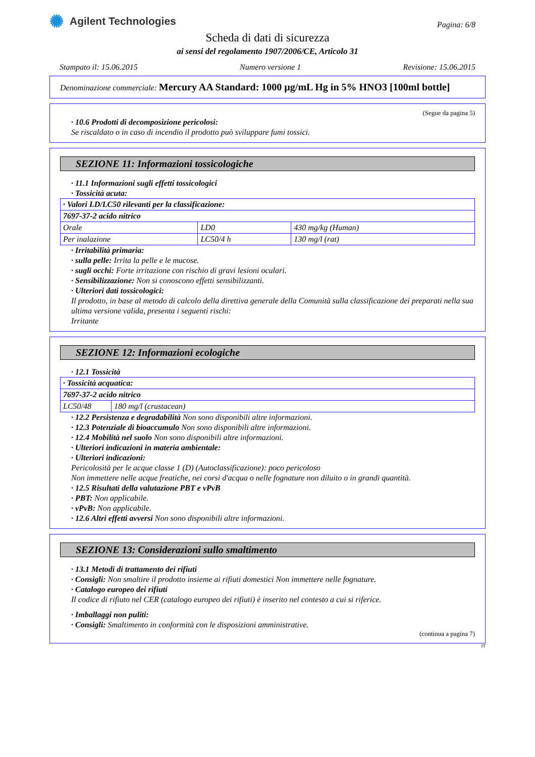✺ Agilent Technologies
Pagina: 6/8
Scheda di dati di sicurezza
ai sensi del regolamento 1907/2006/CE, Articolo 31
Stampato il: 15.06.2015 Numero versione 1 Revisione: 15.06.2015
Denominazione commerciale: Mercury AA Standard: 1000 µg/mL Hg in 5% HNO3 [100ml bottle]
(Segue da pagina 5)
· 10.6 Prodotti di decomposizione pericolosi:
Se riscaldato o in caso di incendio il prodotto può sviluppare fumi tossici.
SEZIONE 11: Informazioni tossicologiche
· 11.1 Informazioni sugli effetti tossicologici
· Tossicità acuta:
| · Valori LD/LC50 rilevanti per la classificazione: | | |
| 7697-37-2 acido nitrico | | |
| Orale | LD0 | 430 mg/kg (Human) |
| Per inalazione | LC50/4 h | 130 mg/l (rat) |
· Irritabilità primaria:
· sulla pelle: Irrita la pelle e le mucose.
· sugli occhi: Forte irritazione con rischio di gravi lesioni oculari.
· Sensibilizzazione: Non si conoscono effetti sensibilizzanti.
· Ulteriori dati tossicologici:
Il prodotto, in base al metodo di calcolo della direttiva generale della Comunità sulla classificazione dei preparati nella sua ultima versione valida, presenta i seguenti rischi:
Irritante
SEZIONE 12: Informazioni ecologiche
· 12.1 Tossicità
| · Tossicità acquatica: | |
| 7697-37-2 acido nitrico | |
| LC50/48 | 180 mg/l (crustacean) |
· 12.2 Persistenza e degradabilità Non sono disponibili altre informazioni.
· 12.3 Potenziale di bioaccumulo Non sono disponibili altre informazioni.
· 12.4 Mobilità nel suolo Non sono disponibili altre informazioni.
· Ulteriori indicazioni in materia ambientale:
· Ulteriori indicazioni:
Pericolosità per le acque classe 1 (D) (Autoclassificazione): poco pericoloso
Non immettere nelle acque freatiche, nei corsi d'acqua o nelle fognature non diluito o in grandi quantità.
· 12.5 Risultati della valutazione PBT e vPvB
· PBT: Non applicabile.
· vPvB: Non applicabile.
· 12.6 Altri effetti avversi Non sono disponibili altre informazioni.
SEZIONE 13: Considerazioni sullo smaltimento
· 13.1 Metodi di trattamento dei rifiuti
· Consigli: Non smaltire il prodotto insieme ai rifiuti domestici Non immettere nelle fognature.
· Catalogo europeo dei rifiuti
Il codice di rifiuto nel CER (catalogo europeo dei rifiuti) è inserito nel contesto a cui si riferice.
· Imballaggi non puliti:
· Consigli: Smaltimento in conformità con le disposizioni amministrative.
(continua a pagina 7)
IT